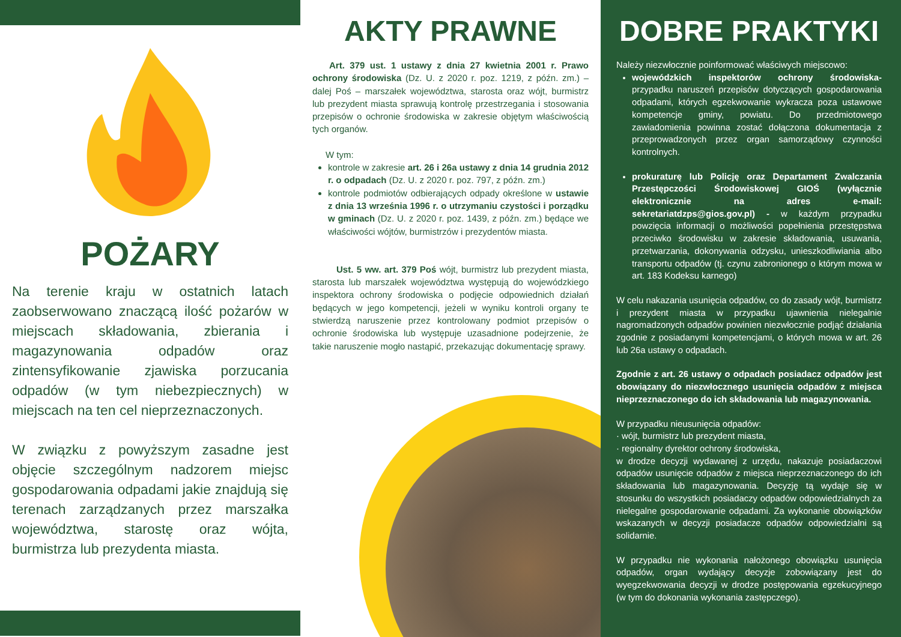POŻARY
Na terenie kraju w ostatnich latach zaobserwowano znaczącą ilość pożarów w miejscach składowania, zbierania i magazynowania odpadów oraz zintensyfikowanie zjawiska porzucania odpadów (w tym niebezpiecznych) w miejscach na ten cel nieprzeznaczonych.
W związku z powyższym zasadne jest objęcie szczególnym nadzorem miejsc gospodarowania odpadami jakie znajdują się terenach zarządzanych przez marszałka województwa, starostę oraz wójta, burmistrza lub prezydenta miasta.
AKTY PRAWNE
Art. 379 ust. 1 ustawy z dnia 27 kwietnia 2001 r. Prawo ochrony środowiska (Dz. U. z 2020 r. poz. 1219, z późn. zm.) – dalej Poś – marszałek województwa, starosta oraz wójt, burmistrz lub prezydent miasta sprawują kontrolę przestrzegania i stosowania przepisów o ochronie środowiska w zakresie objętym właściwością tych organów.
W tym:
kontrole w zakresie art. 26 i 26a ustawy z dnia 14 grudnia 2012 r. o odpadach (Dz. U. z 2020 r. poz. 797, z późn. zm.)
kontrole podmiotów odbierających odpady określone w ustawie z dnia 13 września 1996 r. o utrzymaniu czystości i porządku w gminach (Dz. U. z 2020 r. poz. 1439, z późn. zm.) będące we właściwości wójtów, burmistrzów i prezydentów miasta.
Ust. 5 ww. art. 379 Poś wójt, burmistrz lub prezydent miasta, starosta lub marszałek województwa występują do wojewódzkiego inspektora ochrony środowiska o podjęcie odpowiednich działań będących w jego kompetencji, jeżeli w wyniku kontroli organy te stwierdzą naruszenie przez kontrolowany podmiot przepisów o ochronie środowiska lub występuje uzasadnione podejrzenie, że takie naruszenie mogło nastąpić, przekazując dokumentację sprawy.
DOBRE PRAKTYKI
Należy niezwłocznie poinformować właściwych miejscowo:
wojewódzkich inspektorów ochrony środowiska- przypadku naruszeń przepisów dotyczących gospodarowania odpadami, których egzekwowanie wykracza poza ustawowe kompetencje gminy, powiatu. Do przedmiotowego zawiadomienia powinna zostać dołączona dokumentacja z przeprowadzonych przez organ samorządowy czynności kontrolnych.
prokuraturę lub Policję oraz Departament Zwalczania Przestępczości Środowiskowej GIOŚ (wyłącznie elektronicznie na adres e-mail: sekretariatdzps@gios.gov.pl) - w każdym przypadku powzięcia informacji o możliwości popełnienia przestępstwa przeciwko środowisku w zakresie składowania, usuwania, przetwarzania, dokonywania odzysku, unieszkodliwiania albo transportu odpadów (tj. czynu zabronionego o którym mowa w art. 183 Kodeksu karnego)
W celu nakazania usunięcia odpadów, co do zasady wójt, burmistrz i prezydent miasta w przypadku ujawnienia nielegalnie nagromadzonych odpadów powinien niezwłocznie podjąć działania zgodnie z posiadanymi kompetencjami, o których mowa w art. 26 lub 26a ustawy o odpadach.
Zgodnie z art. 26 ustawy o odpadach posiadacz odpadów jest obowiązany do niezwłocznego usunięcia odpadów z miejsca nieprzeznaczonego do ich składowania lub magazynowania.
W przypadku nieusunięcia odpadów:
· wójt, burmistrz lub prezydent miasta,
· regionalny dyrektor ochrony środowiska,
w drodze decyzji wydawanej z urzędu, nakazuje posiadaczowi odpadów usunięcie odpadów z miejsca nieprzeznaczonego do ich składowania lub magazynowania. Decyzję tą wydaje się w stosunku do wszystkich posiadaczy odpadów odpowiedzialnych za nielegalne gospodarowanie odpadami. Za wykonanie obowiązków wskazanych w decyzji posiadacze odpadów odpowiedzialni są solidarnie.
W przypadku nie wykonania nałożonego obowiązku usunięcia odpadów, organ wydający decyzje zobowiązany jest do wyegzekwowania decyzji w drodze postępowania egzekucyjnego (w tym do dokonania wykonania zastępczego).